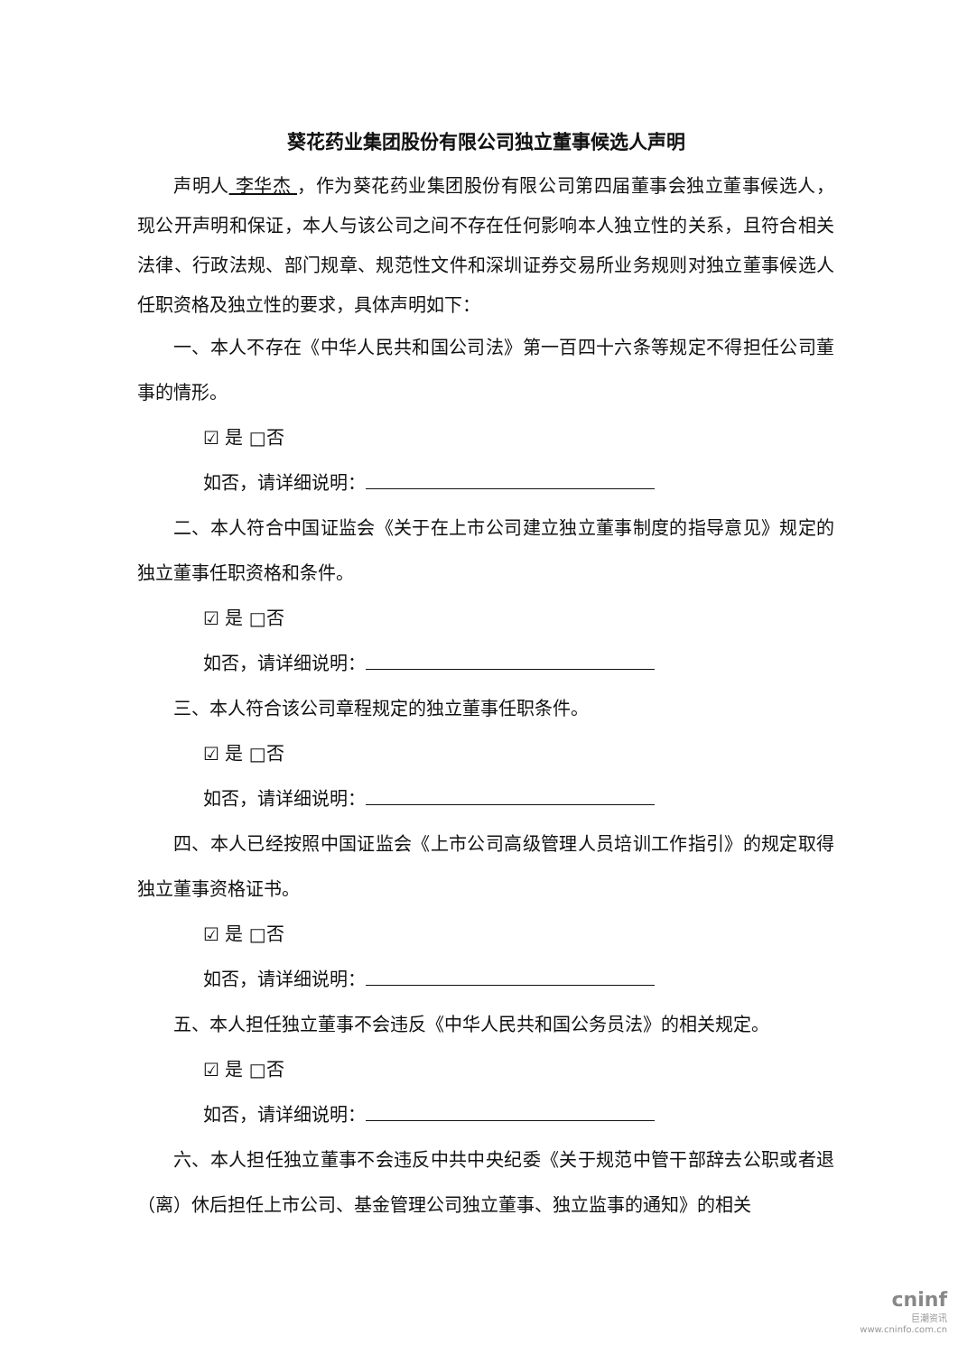葵花药业集团股份有限公司独立董事候选人声明
声明人 李华杰 ，作为葵花药业集团股份有限公司第四届董事会独立董事候选人，现公开声明和保证，本人与该公司之间不存在任何影响本人独立性的关系，且符合相关法律、行政法规、部门规章、规范性文件和深圳证券交易所业务规则对独立董事候选人任职资格及独立性的要求，具体声明如下：
一、本人不存在《中华人民共和国公司法》第一百四十六条等规定不得担任公司董事的情形。
☑ 是 □否
如否，请详细说明：
二、本人符合中国证监会《关于在上市公司建立独立董事制度的指导意见》规定的独立董事任职资格和条件。
☑ 是 □否
如否，请详细说明：
三、本人符合该公司章程规定的独立董事任职条件。
☑ 是 □否
如否，请详细说明：
四、本人已经按照中国证监会《上市公司高级管理人员培训工作指引》的规定取得独立董事资格证书。
☑ 是 □否
如否，请详细说明：
五、本人担任独立董事不会违反《中华人民共和国公务员法》的相关规定。
☑ 是 □否
如否，请详细说明：
六、本人担任独立董事不会违反中共中央纪委《关于规范中管干部辞去公职或者退（离）休后担任上市公司、基金管理公司独立董事、独立监事的通知》的相关
cninf
巨潮资讯
www.cninfo.com.cn